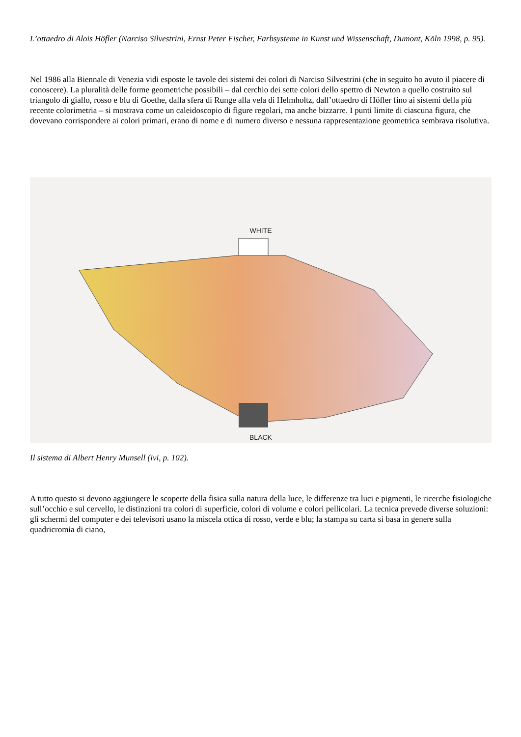L’ottaedro di Alois Höfler (Narciso Silvestrini, Ernst Peter Fischer, Farbsysteme in Kunst und Wissenschaft, Dumont, Köln 1998, p. 95).
Nel 1986 alla Biennale di Venezia vidi esposte le tavole dei sistemi dei colori di Narciso Silvestrini (che in seguito ho avuto il piacere di conoscere). La pluralità delle forme geometriche possibili – dal cerchio dei sette colori dello spettro di Newton a quello costruito sul triangolo di giallo, rosso e blu di Goethe, dalla sfera di Runge alla vela di Helmholtz, dall’ottaedro di Höfler fino ai sistemi della più recente colorimetria – si mostrava come un caleidoscopio di figure regolari, ma anche bizzarre. I punti limite di ciascuna figura, che dovevano corrispondere ai colori primari, erano di nome e di numero diverso e nessuna rappresentazione geometrica sembrava risolutiva.
WHITE
BLACK
Il sistema di Albert Henry Munsell (ivi, p. 102).
A tutto questo si devono aggiungere le scoperte della fisica sulla natura della luce, le differenze tra luci e pigmenti, le ricerche fisiologiche sull’occhio e sul cervello, le distinzioni tra colori di superficie, colori di volume e colori pellicolari. La tecnica prevede diverse soluzioni: gli schermi del computer e dei televisori usano la miscela ottica di rosso, verde e blu; la stampa su carta si basa in genere sulla quadricromia di ciano,